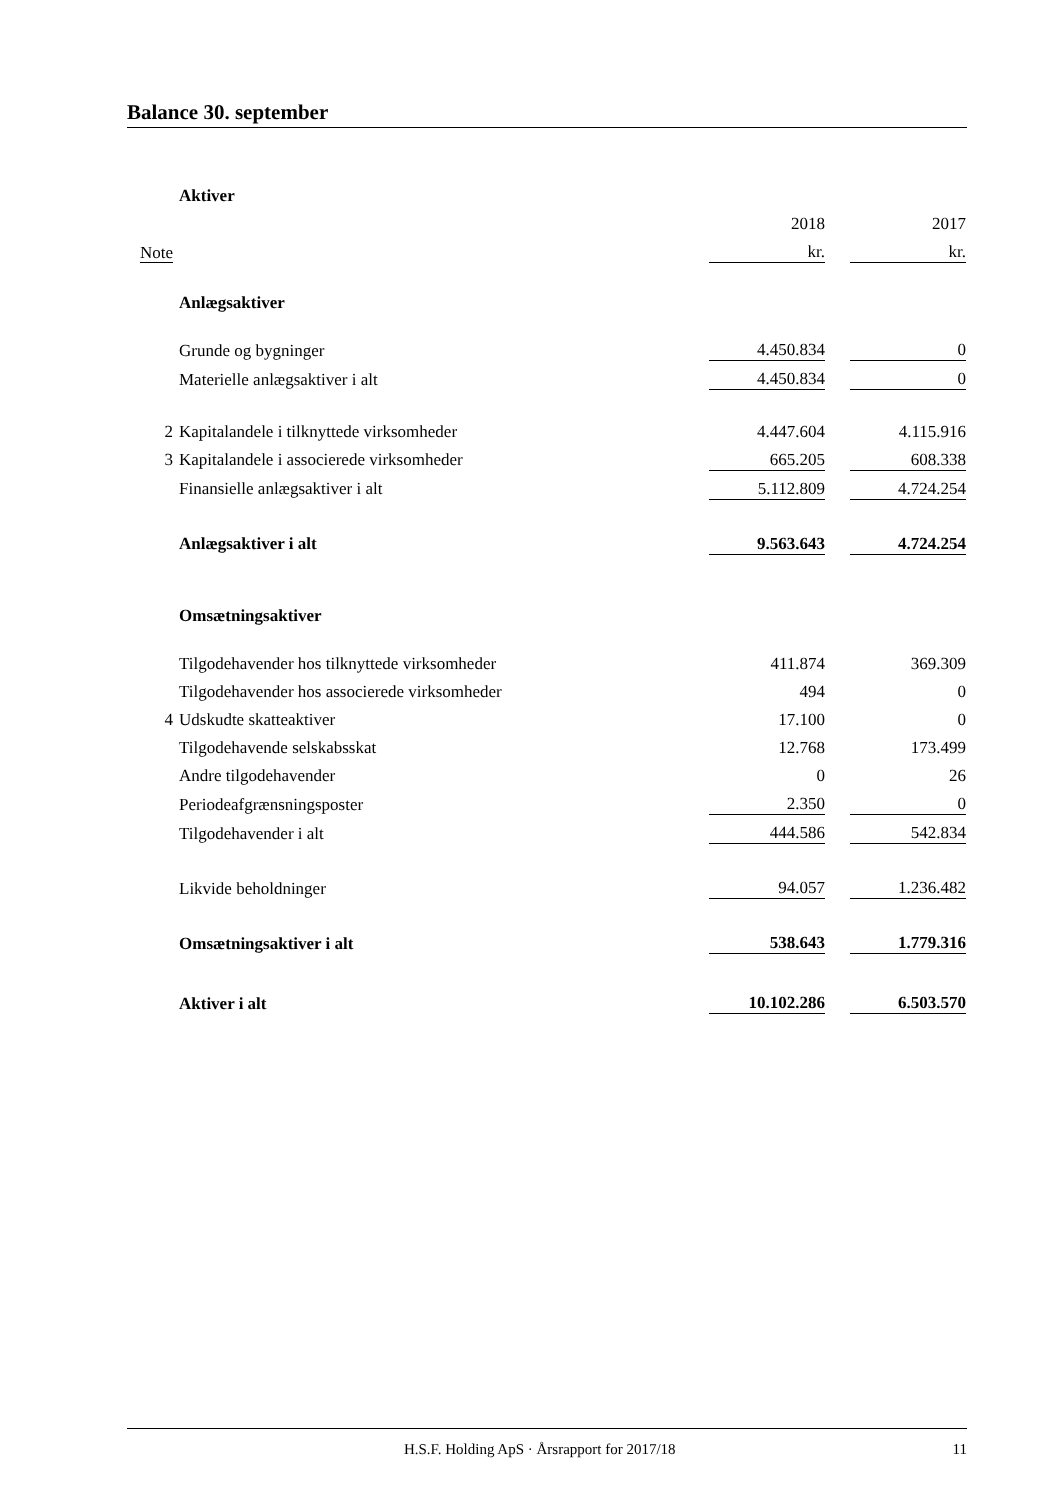Balance 30. september
| | Aktiver | | | |
| | | 2018 | | 2017 |
| Note | | kr. | | kr. |
| | Anlægsaktiver | | | |
| | Grunde og bygninger | 4.450.834 | | 0 |
| | Materielle anlægsaktiver i alt | 4.450.834 | | 0 |
| 2 | Kapitalandele i tilknyttede virksomheder | 4.447.604 | | 4.115.916 |
| 3 | Kapitalandele i associerede virksomheder | 665.205 | | 608.338 |
| | Finansielle anlægsaktiver i alt | 5.112.809 | | 4.724.254 |
| | Anlægsaktiver i alt | 9.563.643 | | 4.724.254 |
| | Omsætningsaktiver | | | |
| | Tilgodehavender hos tilknyttede virksomheder | 411.874 | | 369.309 |
| | Tilgodehavender hos associerede virksomheder | 494 | | 0 |
| 4 | Udskudte skatteaktiver | 17.100 | | 0 |
| | Tilgodehavende selskabsskat | 12.768 | | 173.499 |
| | Andre tilgodehavender | 0 | | 26 |
| | Periodeafgrænsningsposter | 2.350 | | 0 |
| | Tilgodehavender i alt | 444.586 | | 542.834 |
| | Likvide beholdninger | 94.057 | | 1.236.482 |
| | Omsætningsaktiver i alt | 538.643 | | 1.779.316 |
| | Aktiver i alt | 10.102.286 | | 6.503.570 |
H.S.F. Holding ApS · Årsrapport for 2017/18 11